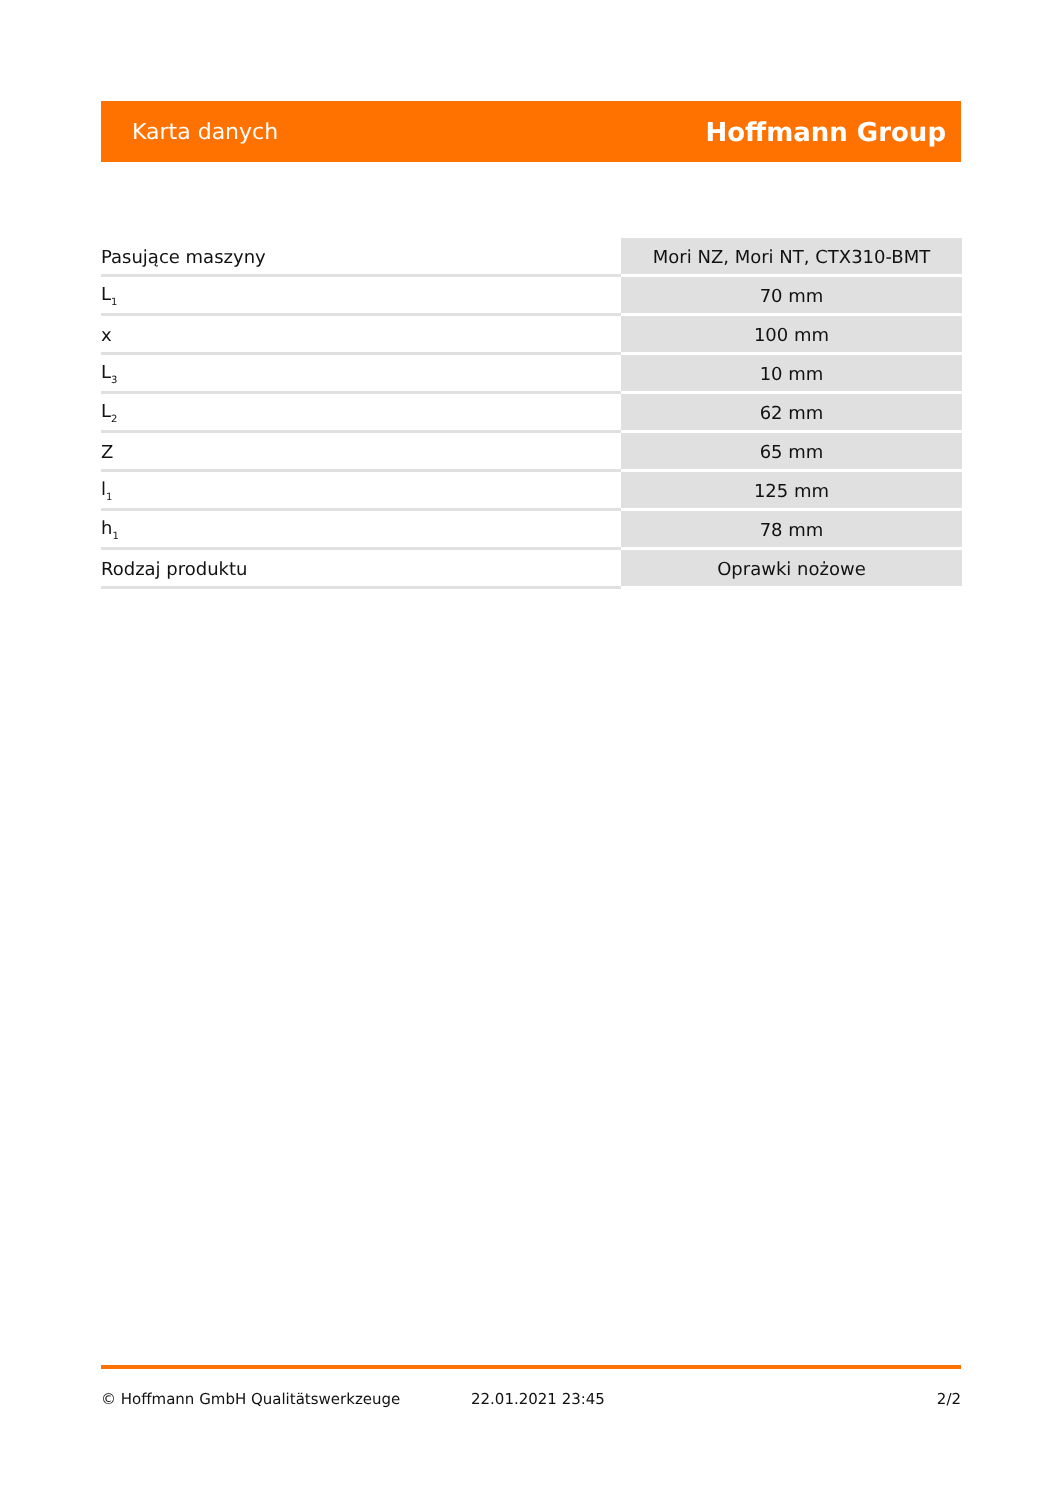Karta danych Hoffmann Group
| Pasujące maszyny | Mori NZ, Mori NT, CTX310-BMT |
| L<sub>1</sub> | 70 mm |
| x | 100 mm |
| L<sub>3</sub> | 10 mm |
| L<sub>2</sub> | 62 mm |
| Z | 65 mm |
| l<sub>1</sub> | 125 mm |
| h<sub>1</sub> | 78 mm |
| Rodzaj produktu | Oprawki nożowe |
© Hoffmann GmbH Qualitätswerkzeuge 22.01.2021 23:45 2/2